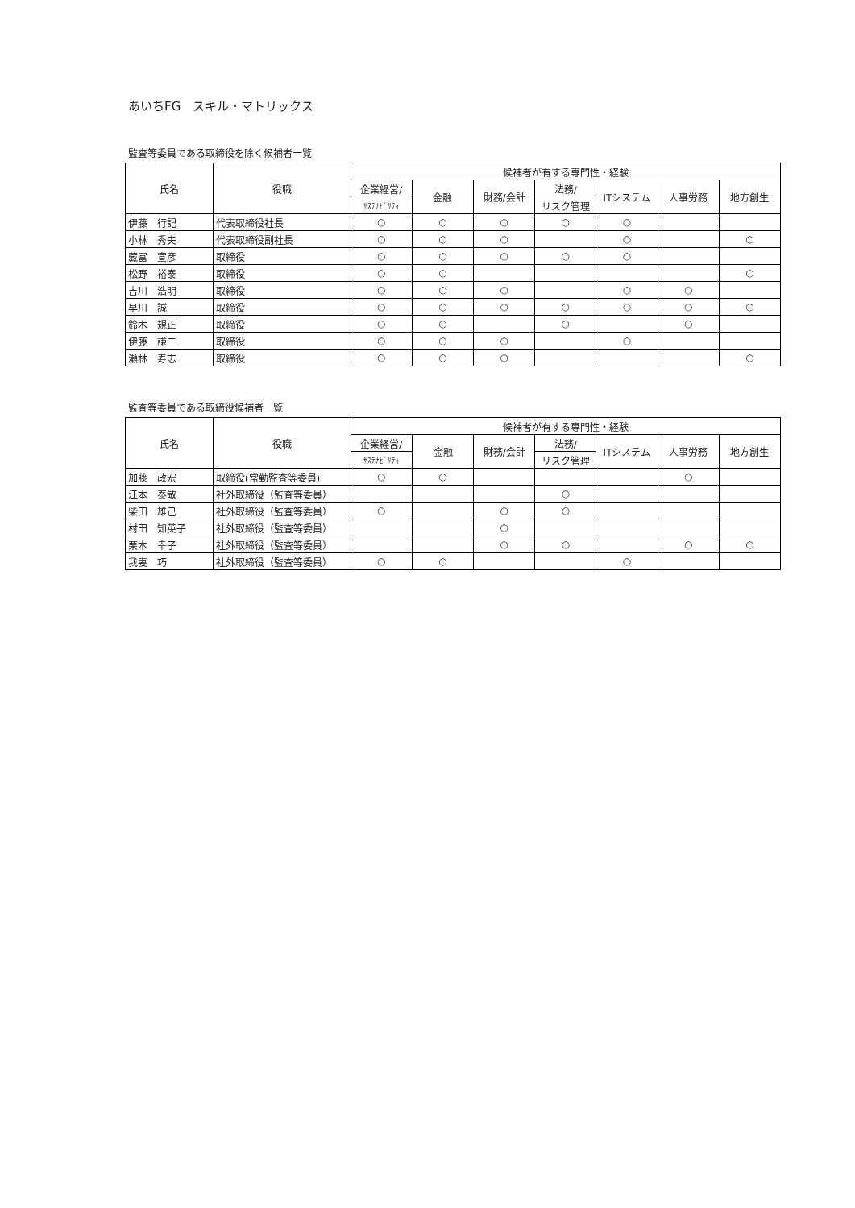あいちFG　スキル・マトリックス
監査等委員である取締役を除く候補者一覧
| 氏名 | 役職 | 候補者が有する専門性・経験 | | | | | | |
| --- | --- | --- | --- | --- | --- | --- | --- | --- |
| | | 企業経営/ | 金融 | 財務/会計 | 法務/ | ITシステム | 人事労務 | 地方創生 |
| | | ｻｽﾃﾅﾋﾞﾘﾃｨ | | | リスク管理 | | | |
| 伊藤 行記 | 代表取締役社長 | ○ | ○ | ○ | ○ | ○ | | |
| 小林 秀夫 | 代表取締役副社長 | ○ | ○ | ○ | | ○ | | ○ |
| 藏冨 宣彦 | 取締役 | ○ | ○ | ○ | ○ | ○ | | |
| 松野 裕泰 | 取締役 | ○ | ○ | | | | | ○ |
| 吉川 浩明 | 取締役 | ○ | ○ | ○ | | ○ | ○ | |
| 早川 誠 | 取締役 | ○ | ○ | ○ | ○ | ○ | ○ | ○ |
| 鈴木 規正 | 取締役 | ○ | ○ | | ○ | | ○ | |
| 伊藤 謙二 | 取締役 | ○ | ○ | ○ | | ○ | | |
| 瀬林 寿志 | 取締役 | ○ | ○ | ○ | | | | ○ |
監査等委員である取締役候補者一覧
| 氏名 | 役職 | 候補者が有する専門性・経験 | | | | | | |
| --- | --- | --- | --- | --- | --- | --- | --- | --- |
| | | 企業経営/ | 金融 | 財務/会計 | 法務/ | ITシステム | 人事労務 | 地方創生 |
| | | ｻｽﾃﾅﾋﾞﾘﾃｨ | | | リスク管理 | | | |
| 加藤 政宏 | 取締役(常勤監査等委員) | ○ | ○ | | | | ○ | |
| 江本 泰敏 | 社外取締役（監査等委員） | | | | ○ | | | |
| 柴田 雄己 | 社外取締役（監査等委員） | ○ | | ○ | ○ | | | |
| 村田 知英子 | 社外取締役（監査等委員） | | | ○ | | | | |
| 栗本 幸子 | 社外取締役（監査等委員） | | | ○ | ○ | | ○ | ○ |
| 我妻 巧 | 社外取締役（監査等委員） | ○ | ○ | | | ○ | | |